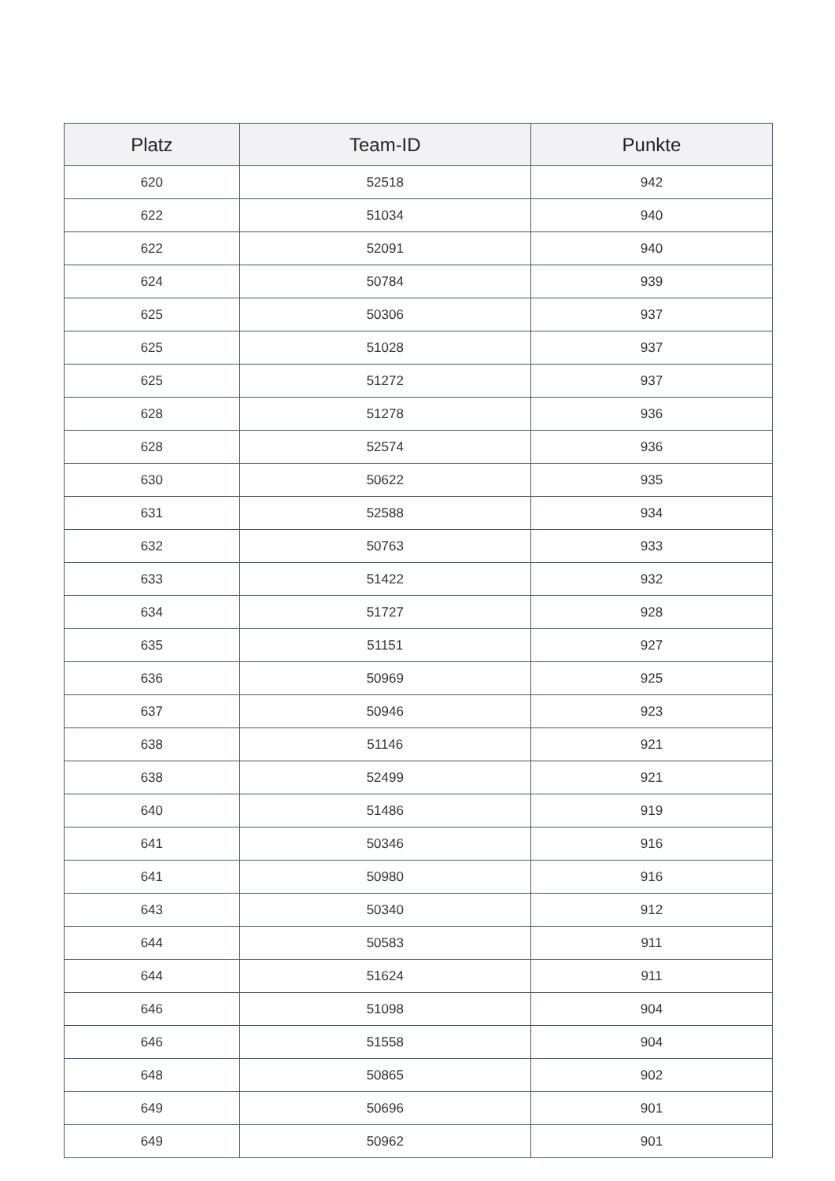| Platz | Team-ID | Punkte |
| --- | --- | --- |
| 620 | 52518 | 942 |
| 622 | 51034 | 940 |
| 622 | 52091 | 940 |
| 624 | 50784 | 939 |
| 625 | 50306 | 937 |
| 625 | 51028 | 937 |
| 625 | 51272 | 937 |
| 628 | 51278 | 936 |
| 628 | 52574 | 936 |
| 630 | 50622 | 935 |
| 631 | 52588 | 934 |
| 632 | 50763 | 933 |
| 633 | 51422 | 932 |
| 634 | 51727 | 928 |
| 635 | 51151 | 927 |
| 636 | 50969 | 925 |
| 637 | 50946 | 923 |
| 638 | 51146 | 921 |
| 638 | 52499 | 921 |
| 640 | 51486 | 919 |
| 641 | 50346 | 916 |
| 641 | 50980 | 916 |
| 643 | 50340 | 912 |
| 644 | 50583 | 911 |
| 644 | 51624 | 911 |
| 646 | 51098 | 904 |
| 646 | 51558 | 904 |
| 648 | 50865 | 902 |
| 649 | 50696 | 901 |
| 649 | 50962 | 901 |